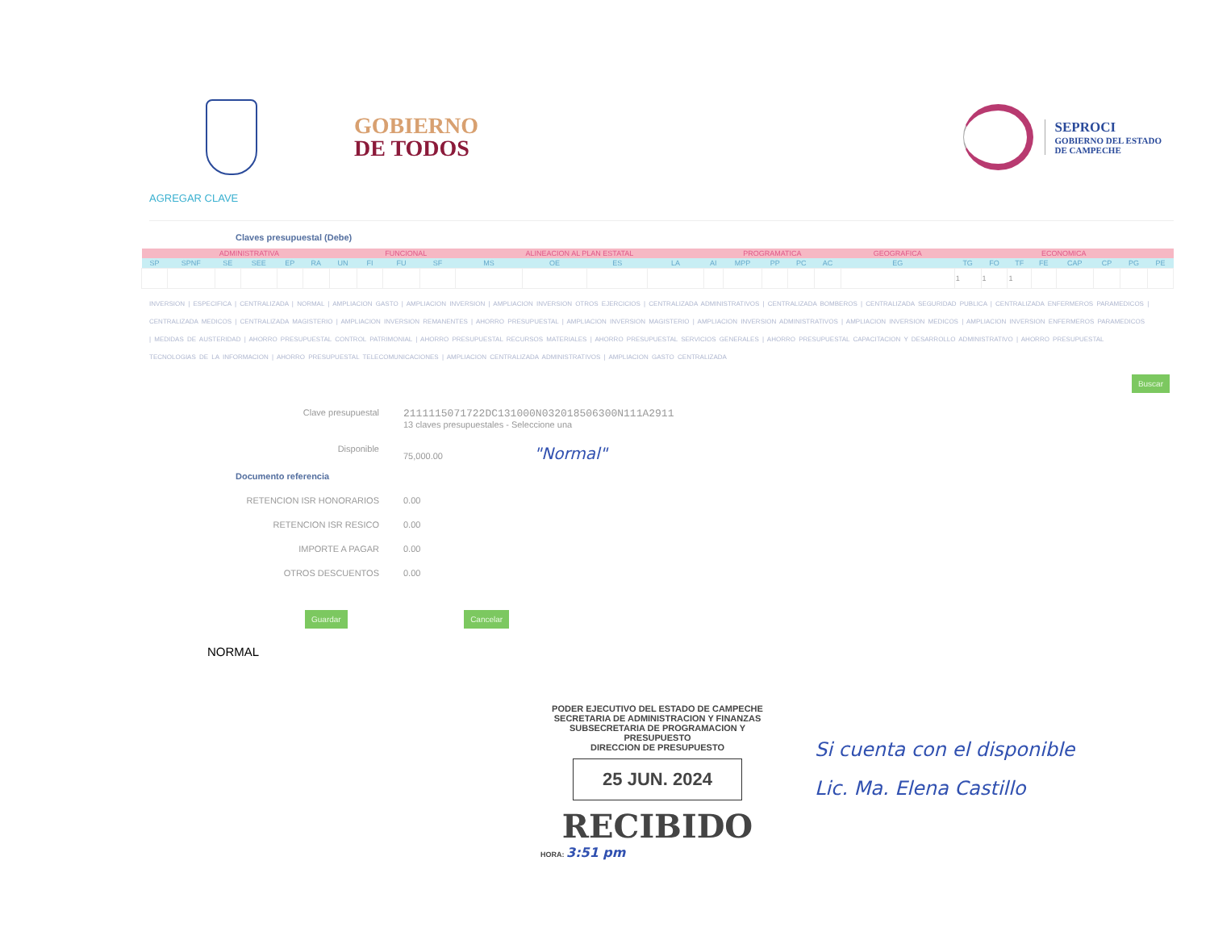GOBIERNO
DE TODOS
SEPROCI
GOBIERNO DEL ESTADO
DE CAMPECHE
AGREGAR CLAVE
Claves presupuestal (Debe)
| ADMINISTRATIVA | | | | | | | FUNCIONAL | | | ALINEACION AL PLAN ESTATAL | | | | PROGRAMATICA | | | | | GEOGRAFICA | ECONOMICA | | | | | | | |
| SP | SPNF | SE | SEE | EP | RA | UN | FI | FU | SF | MS | OE | ES | LA | AI | MPP | PP | PC | AC | EG | TG | FO | TF | FE | CAP | CP | PG | PE |
| | | | | | | | | | | | | | | | | | | | | 1 | 1 | 1 | | | | | |
INVERSION | ESPECIFICA | CENTRALIZADA | NORMAL | AMPLIACION GASTO | AMPLIACION INVERSION | AMPLIACION INVERSION OTROS EJERCICIOS | CENTRALIZADA ADMINISTRATIVOS | CENTRALIZADA BOMBEROS | CENTRALIZADA SEGURIDAD PUBLICA | CENTRALIZADA ENFERMEROS PARAMEDICOS | CENTRALIZADA MEDICOS | CENTRALIZADA MAGISTERIO | AMPLIACION INVERSION REMANENTES | AHORRO PRESUPUESTAL | AMPLIACION INVERSION MAGISTERIO | AMPLIACION INVERSION ADMINISTRATIVOS | AMPLIACION INVERSION MEDICOS | AMPLIACION INVERSION ENFERMEROS PARAMEDICOS | MEDIDAS DE AUSTERIDAD | AHORRO PRESUPUESTAL CONTROL PATRIMONIAL | AHORRO PRESUPUESTAL RECURSOS MATERIALES | AHORRO PRESUPUESTAL SERVICIOS GENERALES | AHORRO PRESUPUESTAL CAPACITACION Y DESARROLLO ADMINISTRATIVO | AHORRO PRESUPUESTAL TECNOLOGIAS DE LA INFORMACION | AHORRO PRESUPUESTAL TELECOMUNICACIONES | AMPLIACION CENTRALIZADA ADMINISTRATIVOS | AMPLIACION GASTO CENTRALIZADA
Buscar
Clave presupuestal
2111115071722DC131000N032018506300N111A2911
13 claves presupuestales - Seleccione una
Disponible 75,000.00 "Normal"
Documento referencia
RETENCION ISR HONORARIOS 0.00
RETENCION ISR RESICO 0.00
IMPORTE A PAGAR 0.00
OTROS DESCUENTOS 0.00
Guardar Cancelar
NORMAL
PODER EJECUTIVO DEL ESTADO DE CAMPECHE
SECRETARIA DE ADMINISTRACION Y FINANZAS
SUBSECRETARIA DE PROGRAMACION Y PRESUPUESTO
DIRECCION DE PRESUPUESTO
25 JUN. 2024
RECIBIDO
HORA: 3:51 pm
Si cuenta con el disponible
Lic. Ma. Elena Castillo